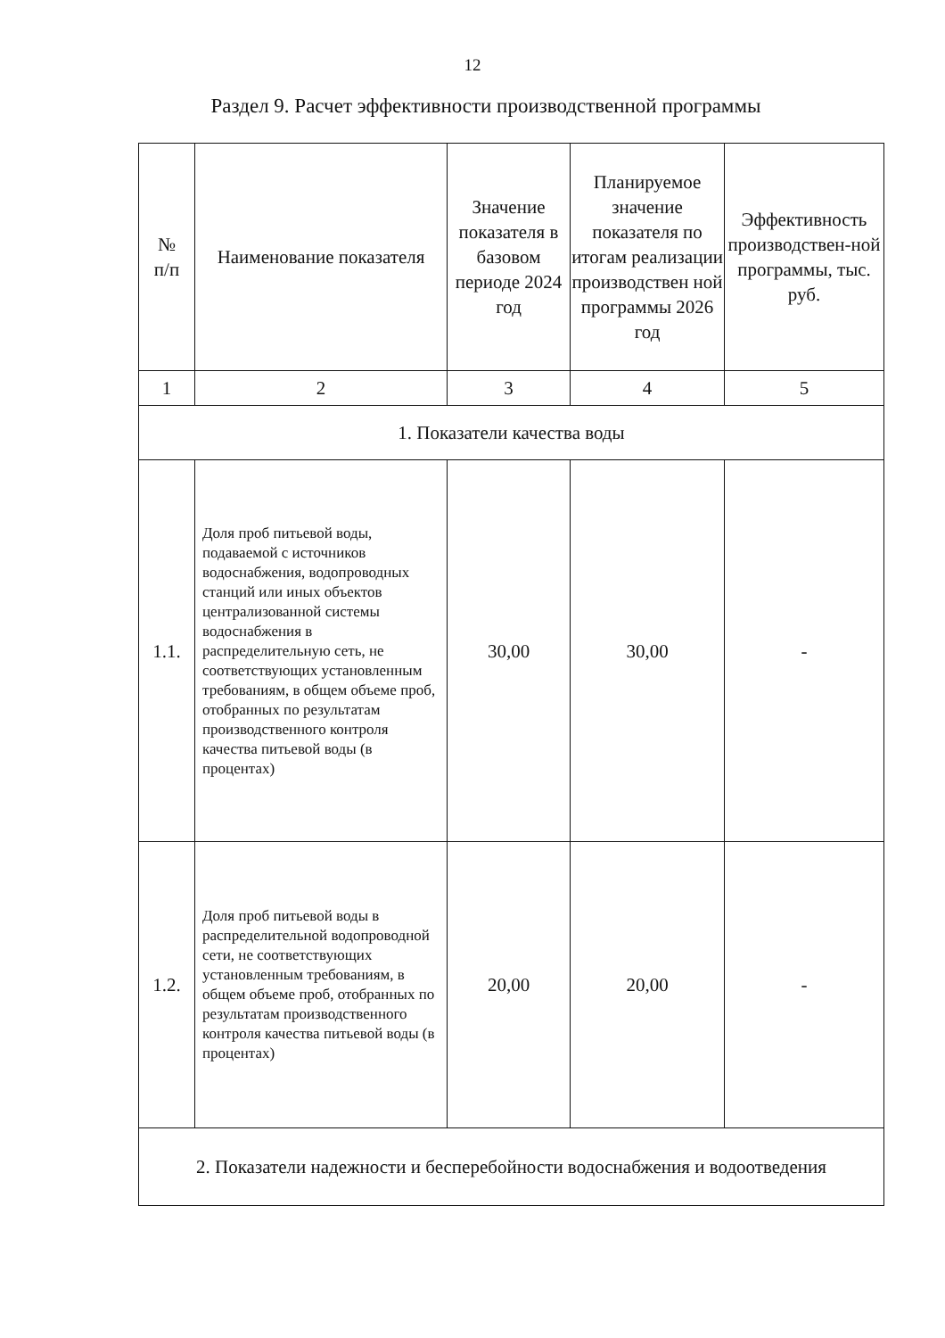12
Раздел 9. Расчет эффективности производственной программы
| № п/п | Наименование показателя | Значение показателя в базовом периоде 2024 год | Планируемое значение показателя по итогам реализации производствен ной программы 2026 год | Эффективность производствен-ной программы, тыс. руб. |
| 1 | 2 | 3 | 4 | 5 |
| 1. Показатели качества воды | | | | |
| 1.1. | Доля проб питьевой воды, подаваемой с источников водоснабжения, водопроводных станций или иных объектов централизованной системы водоснабжения в распределительную сеть, не соответствующих установленным требованиям, в общем объеме проб, отобранных по результатам производственного контроля качества питьевой воды (в процентах) | 30,00 | 30,00 | - |
| 1.2. | Доля проб питьевой воды в распределительной водопроводной сети, не соответствующих установленным требованиям, в общем объеме проб, отобранных по результатам производственного контроля качества питьевой воды (в процентах) | 20,00 | 20,00 | - |
| 2. Показатели надежности и бесперебойности водоснабжения и водоотведения | | | | |